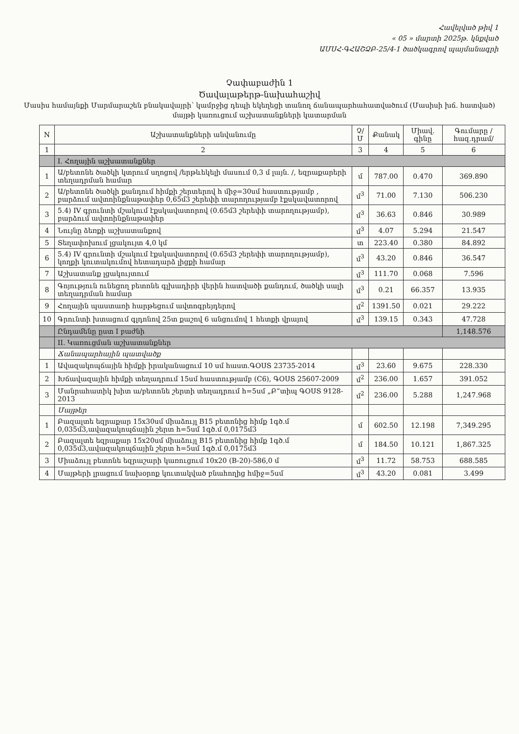Հավելված թիվ 1
« 05 » մարտի 2025թ. կնքված
ԱՄՍՀ-ԳՀԱՇՁԲ-25/4-1 ծածկագրով պայմանագրի
Չափաբաժին 1
Ծավալաթերթ-նախահաշիվ
Մասիս համայնքի Մարմարաշեն բնակավայրի՝ կամրջից դեպի եկեղեցի տանող ճանապարհահատվածում (Մասիսի խճ. հատված) մայթի կառուցում աշխատանքների կատարման
| N | Աշխատանքների անվանումը | Չ/Մ | Քանակ | Միավ. գինը | Գումարը /հազ.դրամ/ |
| --- | --- | --- | --- | --- | --- |
| 1 | 2 | 3 | 4 | 5 | 6 |
| | I. Հողային աշխատանքներ | | | | |
| 1 | Ա/բետոնե ծածկի կտրում սղոցով /երթևեկելի մասում 0,3 մ լայն. /, եզրաքարերի տեղադրման համար | մ | 787.00 | 0.470 | 369.890 |
| 2 | Ա/բետոնե ծածկի քանդում հիմքի շերտերով h միջ=30սմ հաստությամբ , բարձում ավտոինքնաթափեր 0,65մ3 շերեփի տարողությամբ էքսկավատորով | մ<sup>3</sup> | 71.00 | 7.130 | 506.230 |
| 3 | 5.4) IV գրունտի մշակում էքսկավատորով (0.65մ3 շերեփի տարողությամբ), բարձում ավտոինքնաթափեր | մ<sup>3</sup> | 36.63 | 0.846 | 30.989 |
| 4 | Նույնը ձեռքի աշխատանքով | մ<sup>3</sup> | 4.07 | 5.294 | 21.547 |
| 5 | Տեղափոխում լցակույտ 4,0 կմ | տ | 223.40 | 0.380 | 84.892 |
| 6 | 5.4) IV գրունտի մշակում էքսկավատորով (0.65մ3 շերեփի տարողությամբ), կողքի կուտակումով հետադարձ լիցքի համար | մ<sup>3</sup> | 43.20 | 0.846 | 36.547 |
| 7 | Աշխատանք լցակույտում | մ<sup>3</sup> | 111.70 | 0.068 | 7.596 |
| 8 | Գոյություն ունեցող բետոնե գլխադիրի վերին հատվածի քանդում, ծածկի սալի տեղադրման համար | մ<sup>3</sup> | 0.21 | 66.357 | 13.935 |
| 9 | Հողային պաստառի հարթեցում ավտոգրեյդերով | մ<sup>2</sup> | 1391.50 | 0.021 | 29.222 |
| 10 | Գրունտի խտացում գլդոնով 25տ քաշով 6 անցումով 1 հետքի վրայով | մ<sup>3</sup> | 139.15 | 0.343 | 47.728 |
| | Ընդամենը ըստ I բաժնի | | | | 1,148.576 |
| | II. Կառուցման աշխատանքներ | | | | |
| | Ճանապարհային պատվածք | | | | |
| 1 | Ավազակոպճային հիմքի իրականացում 10 սմ հաստ.ԳՕՍՏ 23735-2014 | մ<sup>3</sup> | 23.60 | 9.675 | 228.330 |
| 2 | Խճավազային հիմքի տեղադրում 15սմ հաստությամբ (С6), ԳՕՍՏ 25607-2009 | մ<sup>2</sup> | 236.00 | 1.657 | 391.052 |
| 3 | Մանրահատիկ խիտ ա/բետոնե շերտի տեղադրում h=5սմ „Բ”տիպ ԳՕՍՏ 9128-2013 | մ<sup>2</sup> | 236.00 | 5.288 | 1,247.968 |
| | Մայթեր | | | | |
| 1 | Բազալտե եզրաքար 15x30սմ միաձույլ B15 բետոնից հիմք 1գծ.մ 0,035մ3,ավազակոպճային շերտ h=5սմ 1գծ.մ 0,0175մ3 | մ | 602.50 | 12.198 | 7,349.295 |
| 2 | Բազալտե եզրաքար 15x20սմ միաձույլ B15 բետոնից հիմք 1գծ.մ 0,035մ3,ավազակոպճային շերտ h=5սմ 1գծ.մ 0,0175մ3 | մ | 184.50 | 10.121 | 1,867.325 |
| 3 | Միաձույլ բետոնե եզրաշարի կառուցում 10x20 (B-20)-586,0 մ | մ<sup>3</sup> | 11.72 | 58.753 | 688.585 |
| 4 | Մայթերի լրացում նախօրոք կուտակված բնահողից հմիջ=5սմ | մ<sup>3</sup> | 43.20 | 0.081 | 3.499 |